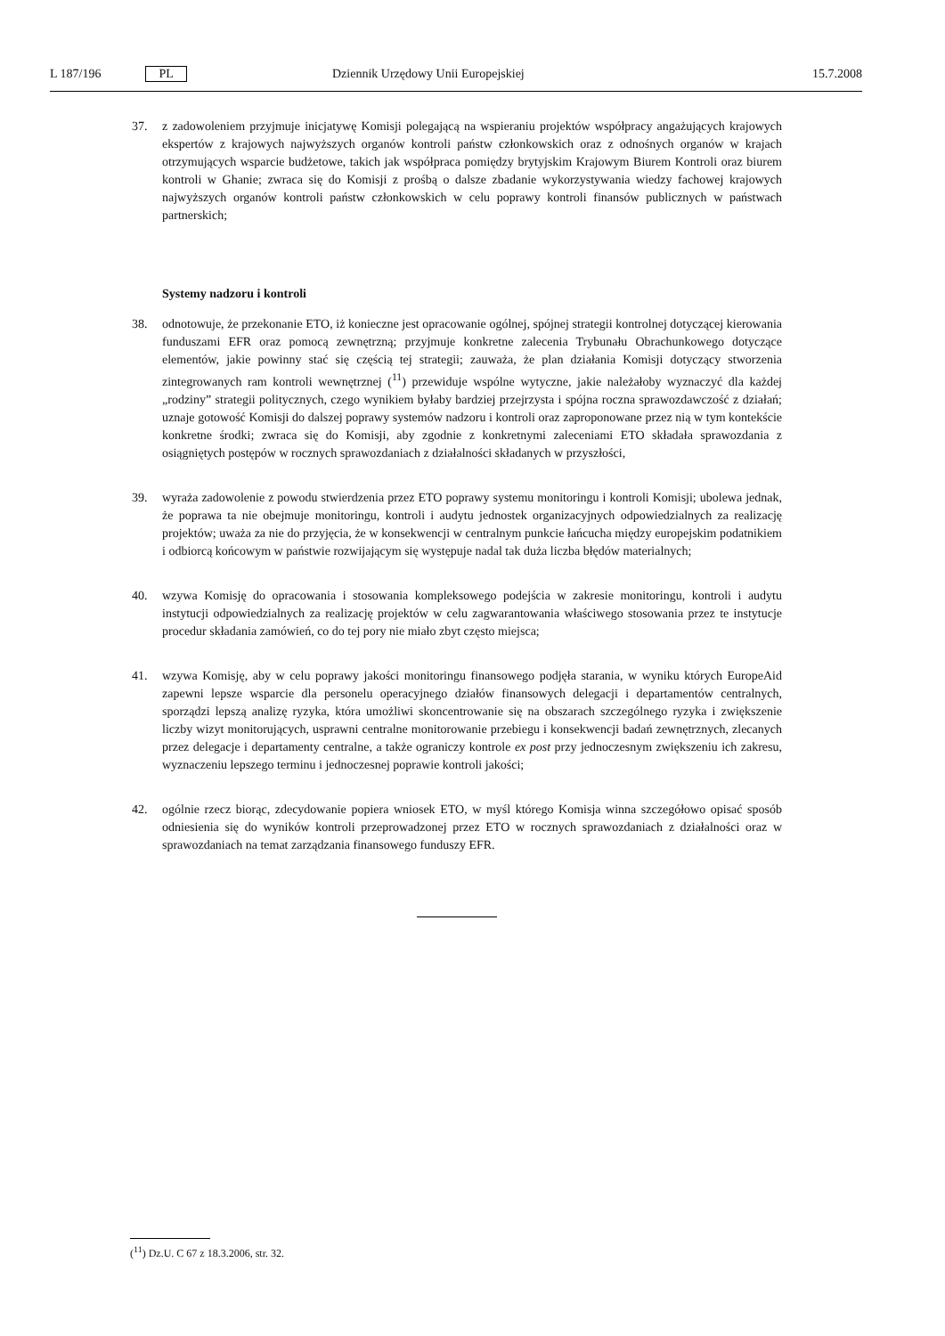L 187/196 PL Dziennik Urzędowy Unii Europejskiej 15.7.2008
37. z zadowoleniem przyjmuje inicjatywę Komisji polegającą na wspieraniu projektów współpracy angażujących krajowych ekspertów z krajowych najwyższych organów kontroli państw członkowskich oraz z odnośnych organów w krajach otrzymujących wsparcie budżetowe, takich jak współpraca pomiędzy brytyjskim Krajowym Biurem Kontroli oraz biurem kontroli w Ghanie; zwraca się do Komisji z prośbą o dalsze zbadanie wykorzystywania wiedzy fachowej krajowych najwyższych organów kontroli państw członkowskich w celu poprawy kontroli finansów publicznych w państwach partnerskich;
Systemy nadzoru i kontroli
38. odnotowuje, że przekonanie ETO, iż konieczne jest opracowanie ogólnej, spójnej strategii kontrolnej dotyczącej kierowania funduszami EFR oraz pomocą zewnętrzną; przyjmuje konkretne zalecenia Trybunału Obrachunkowego dotyczące elementów, jakie powinny stać się częścią tej strategii; zauważa, że plan działania Komisji dotyczący stworzenia zintegrowanych ram kontroli wewnętrznej (<sup>11</sup>) przewiduje wspólne wytyczne, jakie należałoby wyznaczyć dla każdej „rodziny” strategii politycznych, czego wynikiem byłaby bardziej przejrzysta i spójna roczna sprawozdawczość z działań; uznaje gotowość Komisji do dalszej poprawy systemów nadzoru i kontroli oraz zaproponowane przez nią w tym kontekście konkretne środki; zwraca się do Komisji, aby zgodnie z konkretnymi zaleceniami ETO składała sprawozdania z osiągniętych postępów w rocznych sprawozdaniach z działalności składanych w przyszłości,
39. wyraża zadowolenie z powodu stwierdzenia przez ETO poprawy systemu monitoringu i kontroli Komisji; ubolewa jednak, że poprawa ta nie obejmuje monitoringu, kontroli i audytu jednostek organizacyjnych odpowiedzialnych za realizację projektów; uważa za nie do przyjęcia, że w konsekwencji w centralnym punkcie łańcucha między europejskim podatnikiem i odbiorcą końcowym w państwie rozwijającym się występuje nadal tak duża liczba błędów materialnych;
40. wzywa Komisję do opracowania i stosowania kompleksowego podejścia w zakresie monitoringu, kontroli i audytu instytucji odpowiedzialnych za realizację projektów w celu zagwarantowania właściwego stosowania przez te instytucje procedur składania zamówień, co do tej pory nie miało zbyt często miejsca;
41. wzywa Komisję, aby w celu poprawy jakości monitoringu finansowego podjęła starania, w wyniku których EuropeAid zapewni lepsze wsparcie dla personelu operacyjnego działów finansowych delegacji i departamentów centralnych, sporządzi lepszą analizę ryzyka, która umożliwi skoncentrowanie się na obszarach szczególnego ryzyka i zwiększenie liczby wizyt monitorujących, usprawni centralne monitorowanie przebiegu i konsekwencji badań zewnętrznych, zlecanych przez delegacje i departamenty centralne, a także ograniczy kontrole ex post przy jednoczesnym zwiększeniu ich zakresu, wyznaczeniu lepszego terminu i jednoczesnej poprawie kontroli jakości;
42. ogólnie rzecz biorąc, zdecydowanie popiera wniosek ETO, w myśl którego Komisja winna szczegółowo opisać sposób odniesienia się do wyników kontroli przeprowadzonej przez ETO w rocznych sprawozdaniach z działalności oraz w sprawozdaniach na temat zarządzania finansowego funduszy EFR.
(<sup>11</sup>) Dz.U. C 67 z 18.3.2006, str. 32.